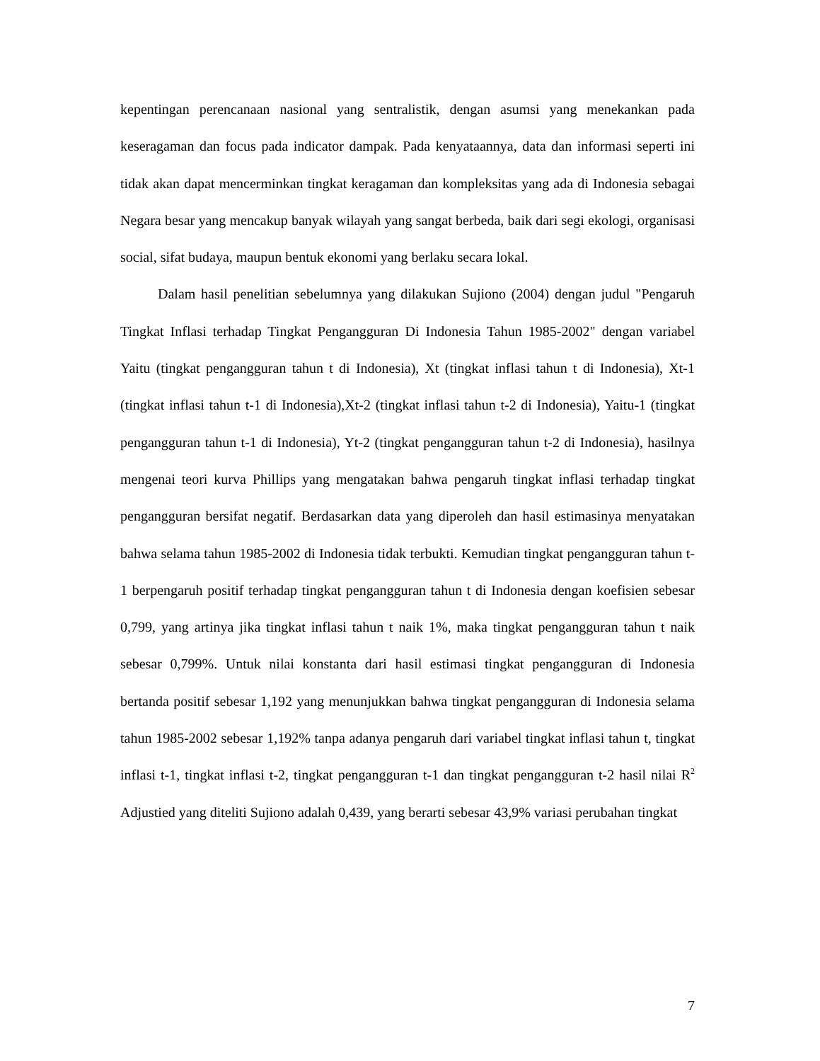kepentingan perencanaan nasional yang sentralistik, dengan asumsi yang menekankan pada keseragaman dan focus pada indicator dampak. Pada kenyataannya, data dan informasi seperti ini tidak akan dapat mencerminkan tingkat keragaman dan kompleksitas yang ada di Indonesia sebagai Negara besar yang mencakup banyak wilayah yang sangat berbeda, baik dari segi ekologi, organisasi social, sifat budaya, maupun bentuk ekonomi yang berlaku secara lokal.
Dalam hasil penelitian sebelumnya yang dilakukan Sujiono (2004) dengan judul "Pengaruh Tingkat Inflasi terhadap Tingkat Pengangguran Di Indonesia Tahun 1985-2002" dengan variabel Yaitu (tingkat pengangguran tahun t di Indonesia), Xt (tingkat inflasi tahun t di Indonesia), Xt-1 (tingkat inflasi tahun t-1 di Indonesia),Xt-2 (tingkat inflasi tahun t-2 di Indonesia), Yaitu-1 (tingkat pengangguran tahun t-1 di Indonesia), Yt-2 (tingkat pengangguran tahun t-2 di Indonesia), hasilnya mengenai teori kurva Phillips yang mengatakan bahwa pengaruh tingkat inflasi terhadap tingkat pengangguran bersifat negatif. Berdasarkan data yang diperoleh dan hasil estimasinya menyatakan bahwa selama tahun 1985-2002 di Indonesia tidak terbukti. Kemudian tingkat pengangguran tahun t-1 berpengaruh positif terhadap tingkat pengangguran tahun t di Indonesia dengan koefisien sebesar 0,799, yang artinya jika tingkat inflasi tahun t naik 1%, maka tingkat pengangguran tahun t naik sebesar 0,799%. Untuk nilai konstanta dari hasil estimasi tingkat pengangguran di Indonesia bertanda positif sebesar 1,192 yang menunjukkan bahwa tingkat pengangguran di Indonesia selama tahun 1985-2002 sebesar 1,192% tanpa adanya pengaruh dari variabel tingkat inflasi tahun t, tingkat inflasi t-1, tingkat inflasi t-2, tingkat pengangguran t-1 dan tingkat pengangguran t-2 hasil nilai R<sup>2</sup> Adjustied yang diteliti Sujiono adalah 0,439, yang berarti sebesar 43,9% variasi perubahan tingkat
7